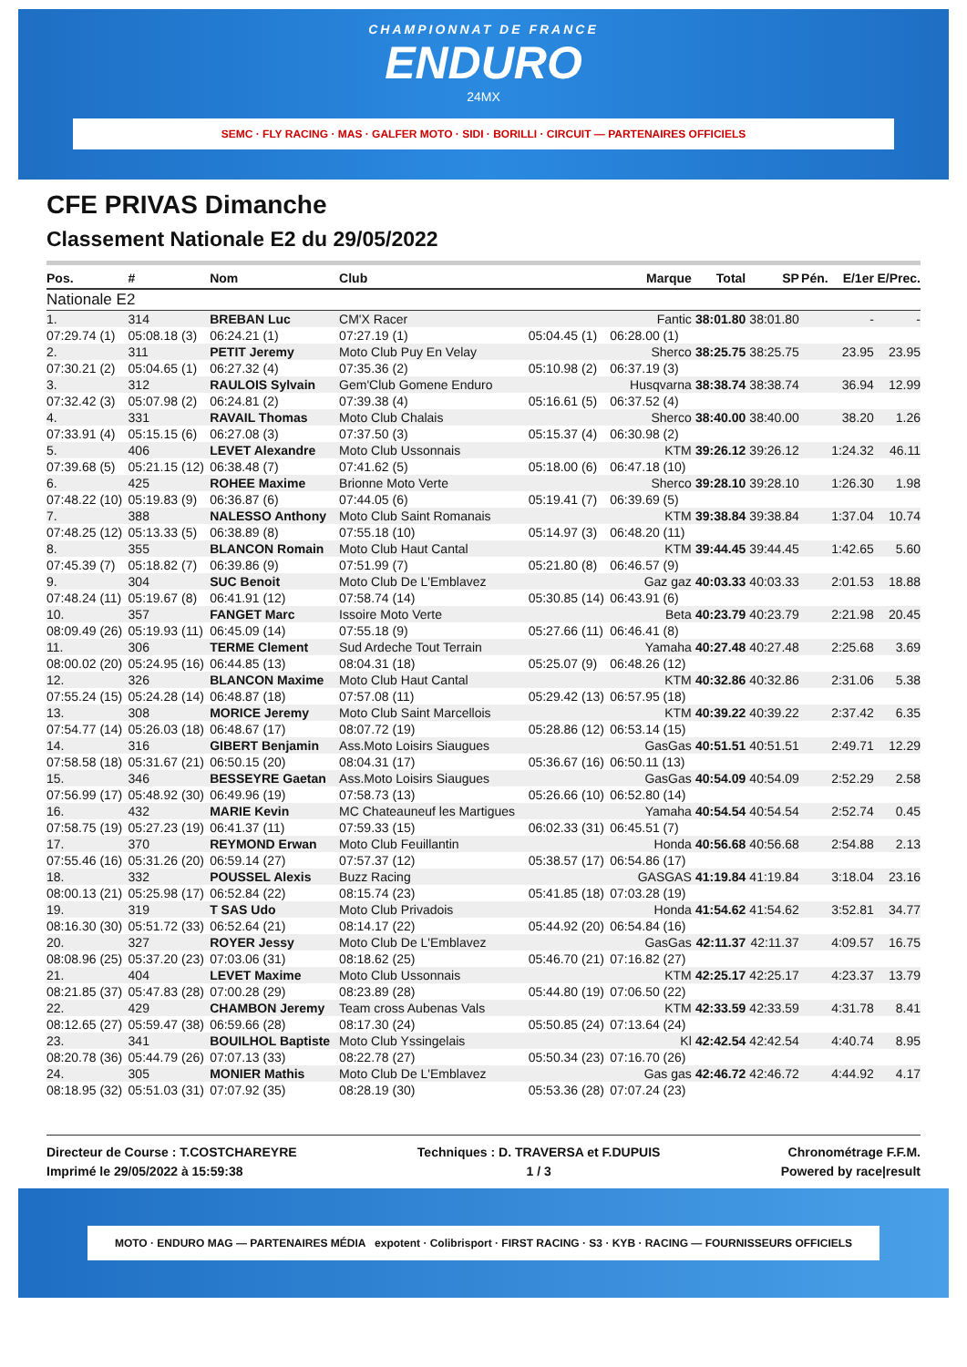CHAMPIONNAT DE FRANCE
ENDURO
24MX
SEMC · FLY RACING · MAS · GALFER MOTO · SIDI · BORILLI · CIRCUIT — PARTENAIRES OFFICIELS
CFE PRIVAS Dimanche
Classement Nationale E2 du 29/05/2022
| Pos. | # | Nom | Club | | Marque | Total | SP | Pén. | E/1er | E/Prec. |
| --- | --- | --- | --- | --- | --- | --- | --- | --- | --- | --- |
| Nationale E2 | | | | | | | | | | |
| 1. | 314 | BREBAN Luc | CM'X Racer | | Fantic | 38:01.80 | 38:01.80 | | - | - |
| 07:29.74 (1) | 05:08.18 (3) | 06:24.21 (1) | 07:27.19 (1) | 05:04.45 (1) | 06:28.00 (1) | | | | | |
| 2. | 311 | PETIT Jeremy | Moto Club Puy En Velay | | Sherco | 38:25.75 | 38:25.75 | | 23.95 | 23.95 |
| 07:30.21 (2) | 05:04.65 (1) | 06:27.32 (4) | 07:35.36 (2) | 05:10.98 (2) | 06:37.19 (3) | | | | | |
| 3. | 312 | RAULOIS Sylvain | Gem'Club Gomene Enduro | | Husqvarna | 38:38.74 | 38:38.74 | | 36.94 | 12.99 |
| 07:32.42 (3) | 05:07.98 (2) | 06:24.81 (2) | 07:39.38 (4) | 05:16.61 (5) | 06:37.52 (4) | | | | | |
| 4. | 331 | RAVAIL Thomas | Moto Club Chalais | | Sherco | 38:40.00 | 38:40.00 | | 38.20 | 1.26 |
| 07:33.91 (4) | 05:15.15 (6) | 06:27.08 (3) | 07:37.50 (3) | 05:15.37 (4) | 06:30.98 (2) | | | | | |
| 5. | 406 | LEVET Alexandre | Moto Club Ussonnais | | KTM | 39:26.12 | 39:26.12 | | 1:24.32 | 46.11 |
| 07:39.68 (5) | 05:21.15 (12) | 06:38.48 (7) | 07:41.62 (5) | 05:18.00 (6) | 06:47.18 (10) | | | | | |
| 6. | 425 | ROHEE Maxime | Brionne Moto Verte | | Sherco | 39:28.10 | 39:28.10 | | 1:26.30 | 1.98 |
| 07:48.22 (10) | 05:19.83 (9) | 06:36.87 (6) | 07:44.05 (6) | 05:19.41 (7) | 06:39.69 (5) | | | | | |
| 7. | 388 | NALESSO Anthony | Moto Club Saint Romanais | | KTM | 39:38.84 | 39:38.84 | | 1:37.04 | 10.74 |
| 07:48.25 (12) | 05:13.33 (5) | 06:38.89 (8) | 07:55.18 (10) | 05:14.97 (3) | 06:48.20 (11) | | | | | |
| 8. | 355 | BLANCON Romain | Moto Club Haut Cantal | | KTM | 39:44.45 | 39:44.45 | | 1:42.65 | 5.60 |
| 07:45.39 (7) | 05:18.82 (7) | 06:39.86 (9) | 07:51.99 (7) | 05:21.80 (8) | 06:46.57 (9) | | | | | |
| 9. | 304 | SUC Benoit | Moto Club De L'Emblavez | | Gaz gaz | 40:03.33 | 40:03.33 | | 2:01.53 | 18.88 |
| 07:48.24 (11) | 05:19.67 (8) | 06:41.91 (12) | 07:58.74 (14) | 05:30.85 (14) | 06:43.91 (6) | | | | | |
| 10. | 357 | FANGET Marc | Issoire Moto Verte | | Beta | 40:23.79 | 40:23.79 | | 2:21.98 | 20.45 |
| 08:09.49 (26) | 05:19.93 (11) | 06:45.09 (14) | 07:55.18 (9) | 05:27.66 (11) | 06:46.41 (8) | | | | | |
| 11. | 306 | TERME Clement | Sud Ardeche Tout Terrain | | Yamaha | 40:27.48 | 40:27.48 | | 2:25.68 | 3.69 |
| 08:00.02 (20) | 05:24.95 (16) | 06:44.85 (13) | 08:04.31 (18) | 05:25.07 (9) | 06:48.26 (12) | | | | | |
| 12. | 326 | BLANCON Maxime | Moto Club Haut Cantal | | KTM | 40:32.86 | 40:32.86 | | 2:31.06 | 5.38 |
| 07:55.24 (15) | 05:24.28 (14) | 06:48.87 (18) | 07:57.08 (11) | 05:29.42 (13) | 06:57.95 (18) | | | | | |
| 13. | 308 | MORICE Jeremy | Moto Club Saint Marcellois | | KTM | 40:39.22 | 40:39.22 | | 2:37.42 | 6.35 |
| 07:54.77 (14) | 05:26.03 (18) | 06:48.67 (17) | 08:07.72 (19) | 05:28.86 (12) | 06:53.14 (15) | | | | | |
| 14. | 316 | GIBERT Benjamin | Ass.Moto Loisirs Siaugues | | GasGas | 40:51.51 | 40:51.51 | | 2:49.71 | 12.29 |
| 07:58.58 (18) | 05:31.67 (21) | 06:50.15 (20) | 08:04.31 (17) | 05:36.67 (16) | 06:50.11 (13) | | | | | |
| 15. | 346 | BESSEYRE Gaetan | Ass.Moto Loisirs Siaugues | | GasGas | 40:54.09 | 40:54.09 | | 2:52.29 | 2.58 |
| 07:56.99 (17) | 05:48.92 (30) | 06:49.96 (19) | 07:58.73 (13) | 05:26.66 (10) | 06:52.80 (14) | | | | | |
| 16. | 432 | MARIE Kevin | MC Chateauneuf les Martigues | | Yamaha | 40:54.54 | 40:54.54 | | 2:52.74 | 0.45 |
| 07:58.75 (19) | 05:27.23 (19) | 06:41.37 (11) | 07:59.33 (15) | 06:02.33 (31) | 06:45.51 (7) | | | | | |
| 17. | 370 | REYMOND Erwan | Moto Club Feuillantin | | Honda | 40:56.68 | 40:56.68 | | 2:54.88 | 2.13 |
| 07:55.46 (16) | 05:31.26 (20) | 06:59.14 (27) | 07:57.37 (12) | 05:38.57 (17) | 06:54.86 (17) | | | | | |
| 18. | 332 | POUSSEL Alexis | Buzz Racing | | GASGAS | 41:19.84 | 41:19.84 | | 3:18.04 | 23.16 |
| 08:00.13 (21) | 05:25.98 (17) | 06:52.84 (22) | 08:15.74 (23) | 05:41.85 (18) | 07:03.28 (19) | | | | | |
| 19. | 319 | T SAS Udo | Moto Club Privadois | | Honda | 41:54.62 | 41:54.62 | | 3:52.81 | 34.77 |
| 08:16.30 (30) | 05:51.72 (33) | 06:52.64 (21) | 08:14.17 (22) | 05:44.92 (20) | 06:54.84 (16) | | | | | |
| 20. | 327 | ROYER Jessy | Moto Club De L'Emblavez | | GasGas | 42:11.37 | 42:11.37 | | 4:09.57 | 16.75 |
| 08:08.96 (25) | 05:37.20 (23) | 07:03.06 (31) | 08:18.62 (25) | 05:46.70 (21) | 07:16.82 (27) | | | | | |
| 21. | 404 | LEVET Maxime | Moto Club Ussonnais | | KTM | 42:25.17 | 42:25.17 | | 4:23.37 | 13.79 |
| 08:21.85 (37) | 05:47.83 (28) | 07:00.28 (29) | 08:23.89 (28) | 05:44.80 (19) | 07:06.50 (22) | | | | | |
| 22. | 429 | CHAMBON Jeremy | Team cross Aubenas Vals | | KTM | 42:33.59 | 42:33.59 | | 4:31.78 | 8.41 |
| 08:12.65 (27) | 05:59.47 (38) | 06:59.66 (28) | 08:17.30 (24) | 05:50.85 (24) | 07:13.64 (24) | | | | | |
| 23. | 341 | BOUILHOL Baptiste | Moto Club Yssingelais | | Kl | 42:42.54 | 42:42.54 | | 4:40.74 | 8.95 |
| 08:20.78 (36) | 05:44.79 (26) | 07:07.13 (33) | 08:22.78 (27) | 05:50.34 (23) | 07:16.70 (26) | | | | | |
| 24. | 305 | MONIER Mathis | Moto Club De L'Emblavez | | Gas gas | 42:46.72 | 42:46.72 | | 4:44.92 | 4.17 |
| 08:18.95 (32) | 05:51.03 (31) | 07:07.92 (35) | 08:28.19 (30) | 05:53.36 (28) | 07:07.24 (23) | | | | | |
Directeur de Course : T.COSTCHAREYRE
Imprimé le 29/05/2022 à 15:59:38
Techniques : D. TRAVERSA et F.DUPUIS
1 / 3
Chronométrage F.F.M.
Powered by race|result
MOTO · ENDURO MAG — PARTENAIRES MÉDIA expotent · Colibrisport · FIRST RACING · S3 · KYB · RACING — FOURNISSEURS OFFICIELS